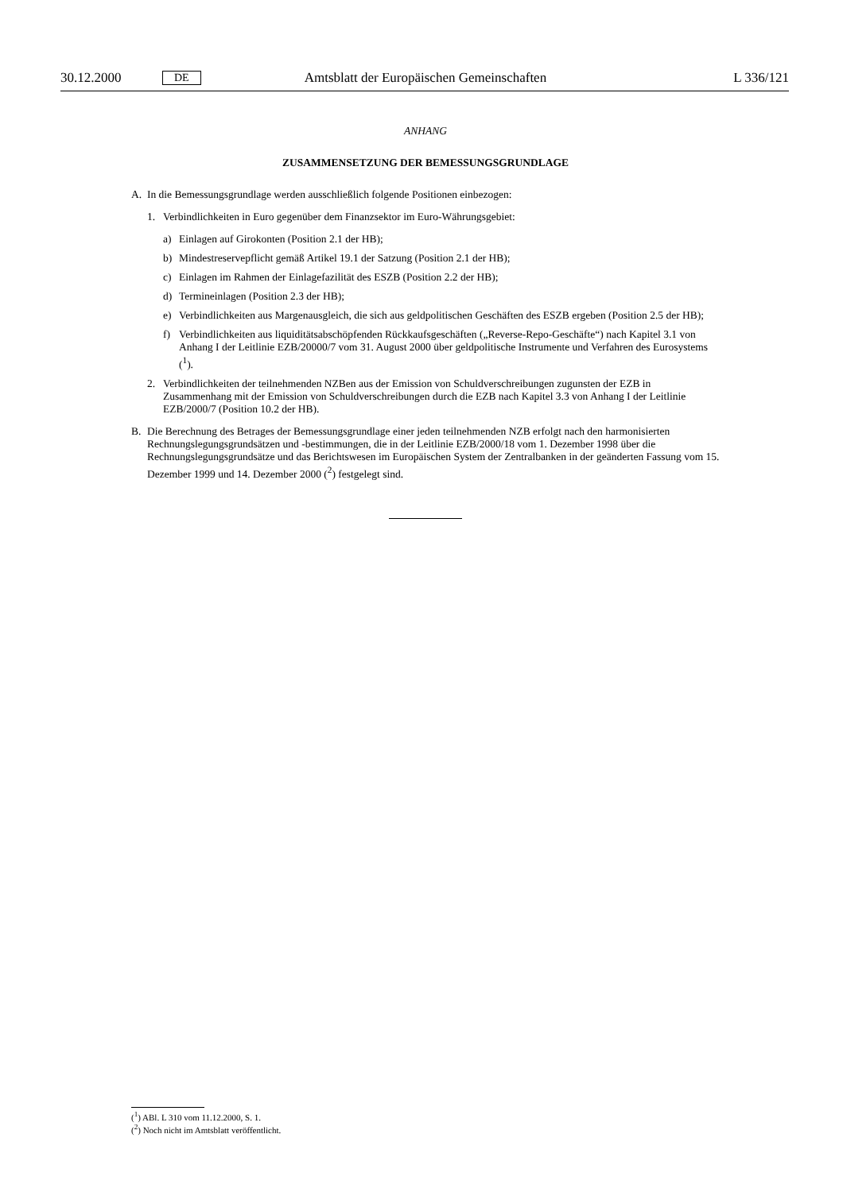30.12.2000 DE Amtsblatt der Europäischen Gemeinschaften L 336/121
ANHANG
ZUSAMMENSETZUNG DER BEMESSUNGSGRUNDLAGE
A. In die Bemessungsgrundlage werden ausschließlich folgende Positionen einbezogen:
1. Verbindlichkeiten in Euro gegenüber dem Finanzsektor im Euro-Währungsgebiet:
a) Einlagen auf Girokonten (Position 2.1 der HB);
b) Mindestreservepflicht gemäß Artikel 19.1 der Satzung (Position 2.1 der HB);
c) Einlagen im Rahmen der Einlagefazilität des ESZB (Position 2.2 der HB);
d) Termineinlagen (Position 2.3 der HB);
e) Verbindlichkeiten aus Margenausgleich, die sich aus geldpolitischen Geschäften des ESZB ergeben (Position 2.5 der HB);
f) Verbindlichkeiten aus liquiditätsabschöpfenden Rückkaufsgeschäften („Reverse-Repo-Geschäfte“) nach Kapitel 3.1 von Anhang I der Leitlinie EZB/20000/7 vom 31. August 2000 über geldpolitische Instrumente und Verfahren des Eurosystems (<sup>1</sup>).
2. Verbindlichkeiten der teilnehmenden NZBen aus der Emission von Schuldverschreibungen zugunsten der EZB in Zusammenhang mit der Emission von Schuldverschreibungen durch die EZB nach Kapitel 3.3 von Anhang I der Leitlinie EZB/2000/7 (Position 10.2 der HB).
B. Die Berechnung des Betrages der Bemessungsgrundlage einer jeden teilnehmenden NZB erfolgt nach den harmonisierten Rechnungslegungsgrundsätzen und -bestimmungen, die in der Leitlinie EZB/2000/18 vom 1. Dezember 1998 über die Rechnungslegungsgrundsätze und das Berichtswesen im Europäischen System der Zentralbanken in der geänderten Fassung vom 15. Dezember 1999 und 14. Dezember 2000 (<sup>2</sup>) festgelegt sind.
(<sup>1</sup>) ABl. L 310 vom 11.12.2000, S. 1.
(<sup>2</sup>) Noch nicht im Amtsblatt veröffentlicht.